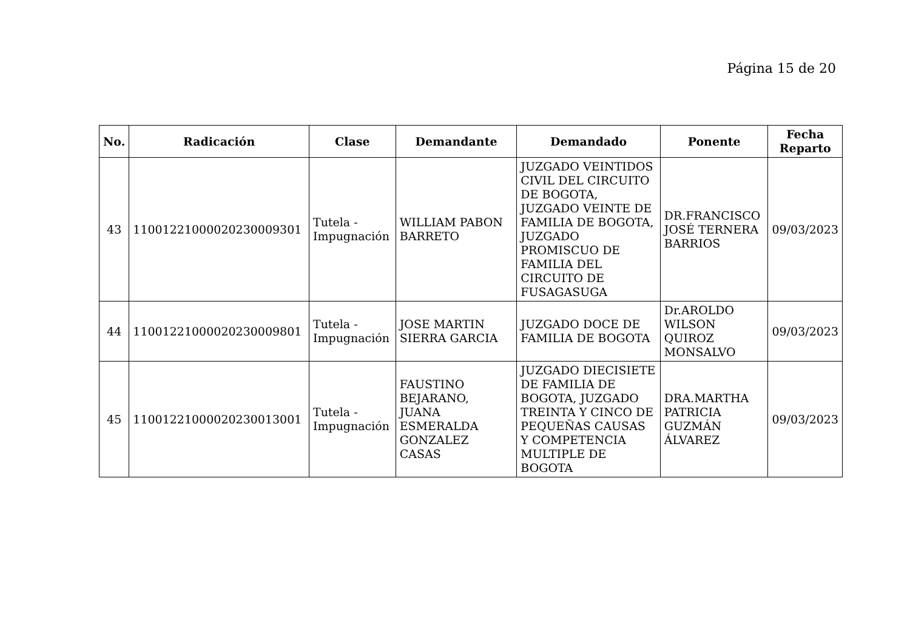Página 15 de 20
| No. | Radicación | Clase | Demandante | Demandado | Ponente | Fecha Reparto |
| --- | --- | --- | --- | --- | --- | --- |
| 43 | 11001221000020230009301 | Tutela - Impugnación | WILLIAM PABON BARRETO | JUZGADO VEINTIDOS CIVIL DEL CIRCUITO DE BOGOTA, JUZGADO VEINTE DE FAMILIA DE BOGOTA, JUZGADO PROMISCUO DE FAMILIA DEL CIRCUITO DE FUSAGASUGA | DR.FRANCISCO JOSÉ TERNERA BARRIOS | 09/03/2023 |
| 44 | 11001221000020230009801 | Tutela - Impugnación | JOSE MARTIN SIERRA GARCIA | JUZGADO DOCE DE FAMILIA DE BOGOTA | Dr.AROLDO WILSON QUIROZ MONSALVO | 09/03/2023 |
| 45 | 11001221000020230013001 | Tutela - Impugnación | FAUSTINO BEJARANO, JUANA ESMERALDA GONZALEZ CASAS | JUZGADO DIECISIETE DE FAMILIA DE BOGOTA, JUZGADO TREINTA Y CINCO DE PEQUEÑAS CAUSAS Y COMPETENCIA MULTIPLE DE BOGOTA | DRA.MARTHA PATRICIA GUZMÁN ÁLVAREZ | 09/03/2023 |